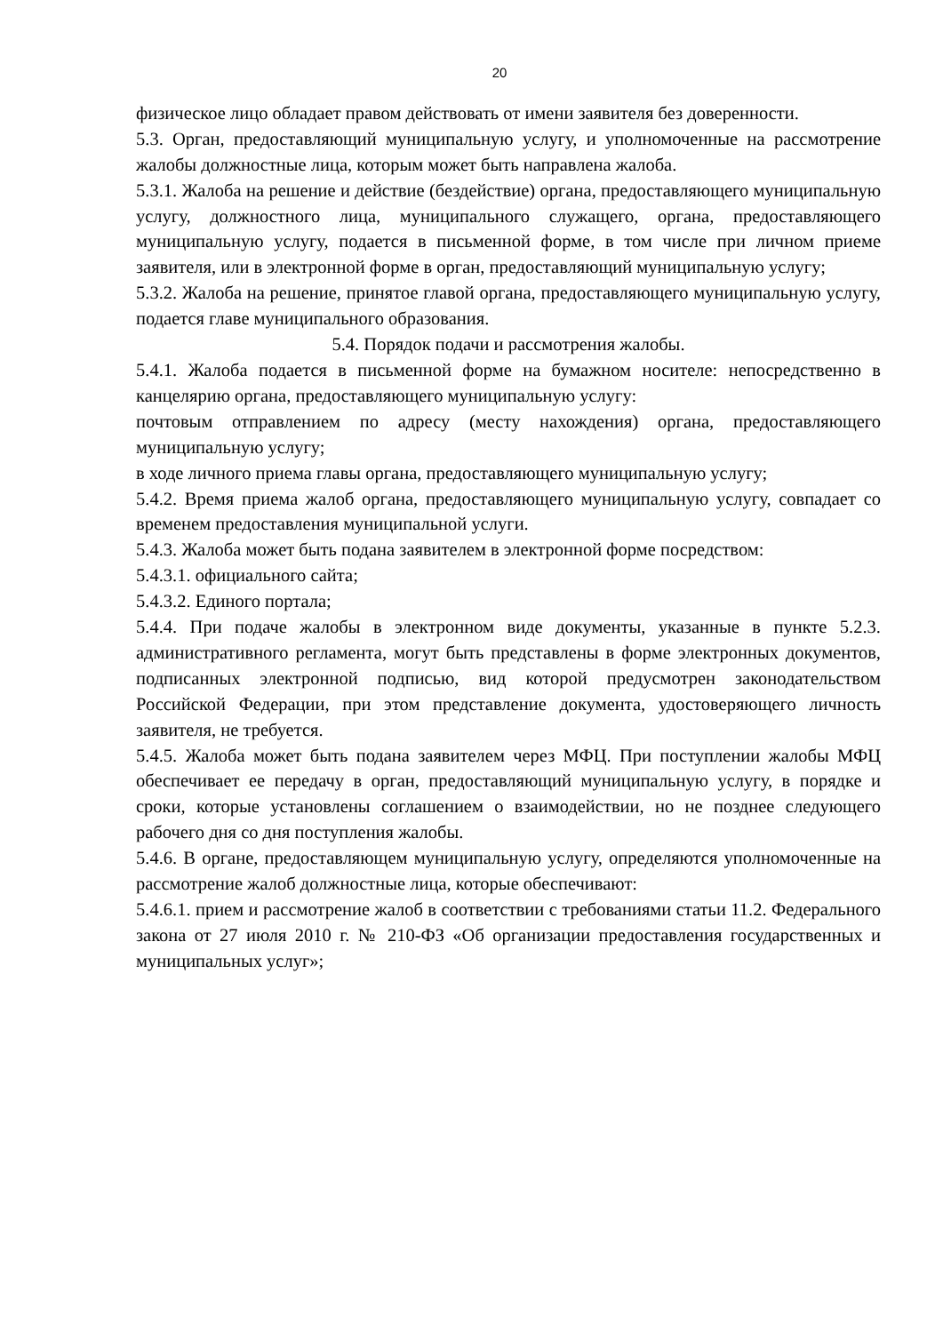20
физическое лицо обладает правом действовать от имени заявителя без доверенности.
5.3. Орган, предоставляющий муниципальную услугу, и уполномоченные на рассмотрение жалобы должностные лица, которым может быть направлена жалоба.
5.3.1. Жалоба на решение и действие (бездействие) органа, предоставляющего муниципальную услугу, должностного лица, муниципального служащего, органа, предоставляющего муниципальную услугу, подается в письменной форме, в том числе при личном приеме заявителя, или в электронной форме в орган, предоставляющий муниципальную услугу;
5.3.2. Жалоба на решение, принятое главой органа, предоставляющего муниципальную услугу, подается главе муниципального образования.
5.4. Порядок подачи и рассмотрения жалобы.
5.4.1. Жалоба подается в письменной форме на бумажном носителе: непосредственно в канцелярию органа, предоставляющего муниципальную услугу:
почтовым отправлением по адресу (месту нахождения) органа, предоставляющего муниципальную услугу;
в ходе личного приема главы органа, предоставляющего муниципальную услугу;
5.4.2. Время приема жалоб органа, предоставляющего муниципальную услугу, совпадает со временем предоставления муниципальной услуги.
5.4.3. Жалоба может быть подана заявителем в электронной форме посредством:
5.4.3.1. официального сайта;
5.4.3.2. Единого портала;
5.4.4. При подаче жалобы в электронном виде документы, указанные в пункте 5.2.3. административного регламента, могут быть представлены в форме электронных документов, подписанных электронной подписью, вид которой предусмотрен законодательством Российской Федерации, при этом представление документа, удостоверяющего личность заявителя, не требуется.
5.4.5. Жалоба может быть подана заявителем через МФЦ. При поступлении жалобы МФЦ обеспечивает ее передачу в орган, предоставляющий муниципальную услугу, в порядке и сроки, которые установлены соглашением о взаимодействии, но не позднее следующего рабочего дня со дня поступления жалобы.
5.4.6. В органе, предоставляющем муниципальную услугу, определяются уполномоченные на рассмотрение жалоб должностные лица, которые обеспечивают:
5.4.6.1. прием и рассмотрение жалоб в соответствии с требованиями статьи 11.2. Федерального закона от 27 июля 2010 г. № 210-ФЗ «Об организации предоставления государственных и муниципальных услуг»;